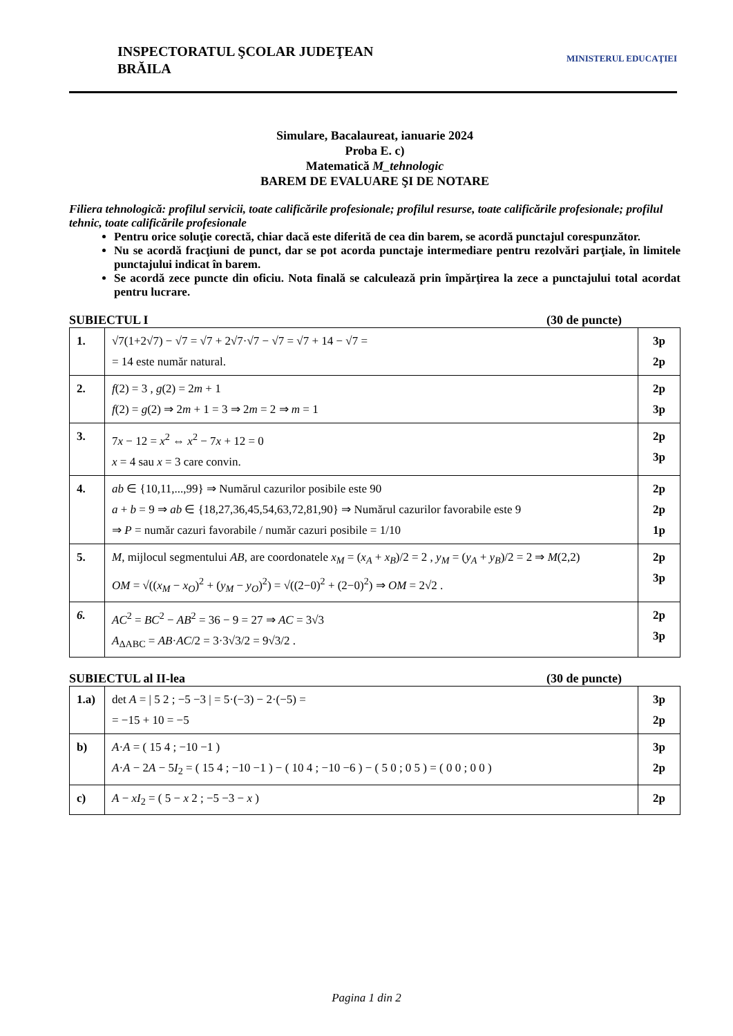INSPECTORATUL ŞCOLAR JUDEŢEAN
BRĂILA
MINISTERUL EDUCAŢIEI
Simulare, Bacalaureat, ianuarie 2024
Proba E. c)
Matematică M_tehnologic
BAREM DE EVALUARE ŞI DE NOTARE
Filiera tehnologică: profilul servicii, toate calificările profesionale; profilul resurse, toate calificările profesionale; profilul tehnic, toate calificările profesionale
Pentru orice soluţie corectă, chiar dacă este diferită de cea din barem, se acordă punctajul corespunzător.
Nu se acordă fracţiuni de punct, dar se pot acorda punctaje intermediare pentru rezolvări parţiale, în limitele punctajului indicat în barem.
Se acordă zece puncte din oficiu. Nota finală se calculează prin împărţirea la zece a punctajului total acordat pentru lucrare.
SUBIECTUL I (30 de puncte)
| 1. | √7(1+2√7) − √7 = √7 + 2√7·√7 − √7 = √7 + 14 − √7 = = 14 este număr natural. | 3p 2p |
| 2. | f (2) = 3 , g (2) = 2 m + 1 f (2) = g (2) ⇒ 2 m + 1 = 3 ⇒ 2 m = 2 ⇒ m = 1 | 2p 3p |
| 3. | 7 x − 12 = x<sup>2</sup> ⇔ x<sup>2</sup> − 7 x + 12 = 0 x = 4 sau x = 3 care convin. | 2p 3p |
| 4. | ab ∈ {10,11,...,99} ⇒ Numărul cazurilor posibile este 90 a + b = 9 ⇒ ab ∈ {18,27,36,45,54,63,72,81,90} ⇒ Numărul cazurilor favorabile este 9 ⇒ P = număr cazuri favorabile / număr cazuri posibile = 1/10 | 2p 2p 1p |
| 5. | M , mijlocul segmentului AB , are coordonatele x<sub>M</sub> = ( x<sub>A</sub> + x<sub>B</sub> )/2 = 2 , y<sub>M</sub> = ( y<sub>A</sub> + y<sub>B</sub> )/2 = 2 ⇒ M (2,2) OM = √(( x<sub>M</sub> − x<sub>O</sub> )<sup>2</sup> + ( y<sub>M</sub> − y<sub>O</sub> )<sup>2</sup>) = √((2−0)<sup>2</sup> + (2−0)<sup>2</sup>) ⇒ OM = 2√2 . | 2p 3p |
| 6. | AC<sup>2</sup> = BC<sup>2</sup> − AB<sup>2</sup> = 36 − 9 = 27 ⇒ AC = 3√3 A<sub>ΔABC</sub> = AB · AC /2 = 3·3√3/2 = 9√3/2 . | 2p 3p |
SUBIECTUL al II-lea (30 de puncte)
| 1.a) | det A = / 5 2 ; −5 −3 / = 5·(−3) − 2·(−5) = = −15 + 10 = −5 | 3p 2p |
| b) | A · A = ( 15 4 ; −10 −1 ) A · A − 2 A − 5 I<sub>2</sub> = ( 15 4 ; −10 −1 ) − ( 10 4 ; −10 −6 ) − ( 5 0 ; 0 5 ) = ( 0 0 ; 0 0 ) | 3p 2p |
| c) | A − xI<sub>2</sub> = ( 5 − x 2 ; −5 −3 − x ) | 2p |
Pagina 1 din 2